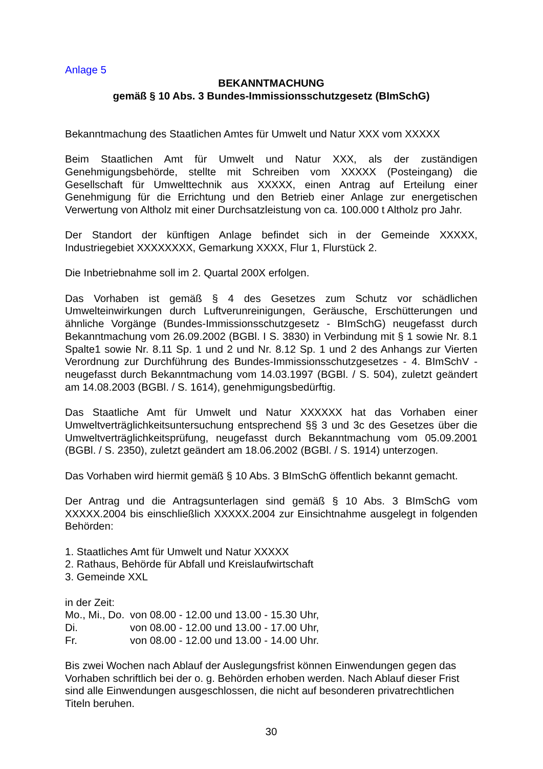Anlage 5
BEKANNTMACHUNG
gemäß § 10 Abs. 3 Bundes-Immissionsschutzgesetz (BImSchG)
Bekanntmachung des Staatlichen Amtes für Umwelt und Natur XXX vom XXXXX
Beim Staatlichen Amt für Umwelt und Natur XXX, als der zuständigen Genehmigungsbehörde, stellte mit Schreiben vom XXXXX (Posteingang) die Gesellschaft für Umwelttechnik aus XXXXX, einen Antrag auf Erteilung einer Genehmigung für die Errichtung und den Betrieb einer Anlage zur energetischen Verwertung von Altholz mit einer Durchsatzleistung von ca. 100.000 t Altholz pro Jahr.
Der Standort der künftigen Anlage befindet sich in der Gemeinde XXXXX, Industriegebiet XXXXXXXX, Gemarkung XXXX, Flur 1, Flurstück 2.
Die Inbetriebnahme soll im 2. Quartal 200X erfolgen.
Das Vorhaben ist gemäß § 4 des Gesetzes zum Schutz vor schädlichen Umwelteinwirkungen durch Luftverunreinigungen, Geräusche, Erschütterungen und ähnliche Vorgänge (Bundes-Immissionsschutzgesetz - BImSchG) neugefasst durch Bekanntmachung vom 26.09.2002 (BGBl. I S. 3830) in Verbindung mit § 1 sowie Nr. 8.1 Spalte1 sowie Nr. 8.11 Sp. 1 und 2 und Nr. 8.12 Sp. 1 und 2 des Anhangs zur Vierten Verordnung zur Durchführung des Bundes-Immissionsschutzgesetzes - 4. BImSchV - neugefasst durch Bekanntmachung vom 14.03.1997 (BGBl. / S. 504), zuletzt geändert am 14.08.2003 (BGBl. / S. 1614), genehmigungsbedürftig.
Das Staatliche Amt für Umwelt und Natur XXXXXX hat das Vorhaben einer Umweltverträglichkeitsuntersuchung entsprechend §§ 3 und 3c des Gesetzes über die Umweltverträglichkeitsprüfung, neugefasst durch Bekanntmachung vom 05.09.2001 (BGBl. / S. 2350), zuletzt geändert am 18.06.2002 (BGBl. / S. 1914) unterzogen.
Das Vorhaben wird hiermit gemäß § 10 Abs. 3 BImSchG öffentlich bekannt gemacht.
Der Antrag und die Antragsunterlagen sind gemäß § 10 Abs. 3 BImSchG vom XXXXX.2004 bis einschließlich XXXXX.2004 zur Einsichtnahme ausgelegt in folgenden Behörden:
1. Staatliches Amt für Umwelt und Natur XXXXX
2. Rathaus, Behörde für Abfall und Kreislaufwirtschaft
3. Gemeinde XXL
in der Zeit:
| Mo., Mi., Do. | von 08.00 - 12.00 und 13.00 - 15.30 Uhr, |
| Di. | von 08.00 - 12.00 und 13.00 - 17.00 Uhr, |
| Fr. | von 08.00 - 12.00 und 13.00 - 14.00 Uhr. |
Bis zwei Wochen nach Ablauf der Auslegungsfrist können Einwendungen gegen das Vorhaben schriftlich bei der o. g. Behörden erhoben werden. Nach Ablauf dieser Frist sind alle Einwendungen ausgeschlossen, die nicht auf besonderen privatrechtlichen Titeln beruhen.
30